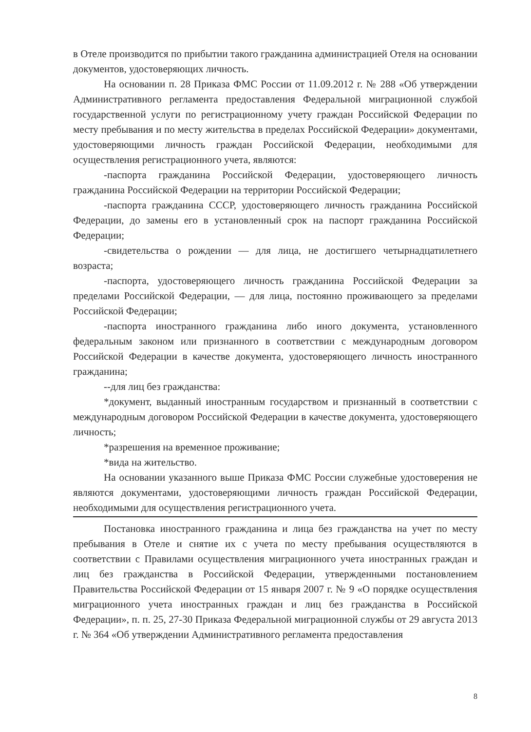в Отеле производится по прибытии такого гражданина администрацией Отеля на основании документов, удостоверяющих личность.
На основании п. 28 Приказа ФМС России от 11.09.2012 г. № 288 «Об утверждении Административного регламента предоставления Федеральной миграционной службой государственной услуги по регистрационному учету граждан Российской Федерации по месту пребывания и по месту жительства в пределах Российской Федерации» документами, удостоверяющими личность граждан Российской Федерации, необходимыми для осуществления регистрационного учета, являются:
-паспорта гражданина Российской Федерации, удостоверяющего личность гражданина Российской Федерации на территории Российской Федерации;
-паспорта гражданина СССР, удостоверяющего личность гражданина Российской Федерации, до замены его в установленный срок на паспорт гражданина Российской Федерации;
-свидетельства о рождении — для лица, не достигшего четырнадцатилетнего возраста;
-паспорта, удостоверяющего личность гражданина Российской Федерации за пределами Российской Федерации, — для лица, постоянно проживающего за пределами Российской Федерации;
-паспорта иностранного гражданина либо иного документа, установленного федеральным законом или признанного в соответствии с международным договором Российской Федерации в качестве документа, удостоверяющего личность иностранного гражданина;
--для лиц без гражданства:
*документ, выданный иностранным государством и признанный в соответствии с международным договором Российской Федерации в качестве документа, удостоверяющего личность;
*разрешения на временное проживание;
*вида на жительство.
На основании указанного выше Приказа ФМС России служебные удостоверения не являются документами, удостоверяющими личность граждан Российской Федерации, необходимыми для осуществления регистрационного учета.
Постановка иностранного гражданина и лица без гражданства на учет по месту пребывания в Отеле и снятие их с учета по месту пребывания осуществляются в соответствии с Правилами осуществления миграционного учета иностранных граждан и лиц без гражданства в Российской Федерации, утвержденными постановлением Правительства Российской Федерации от 15 января 2007 г. № 9 «О порядке осуществления миграционного учета иностранных граждан и лиц без гражданства в Российской Федерации», п. п. 25, 27-30 Приказа Федеральной миграционной службы от 29 августа 2013 г. № 364 «Об утверждении Административного регламента предоставления
8